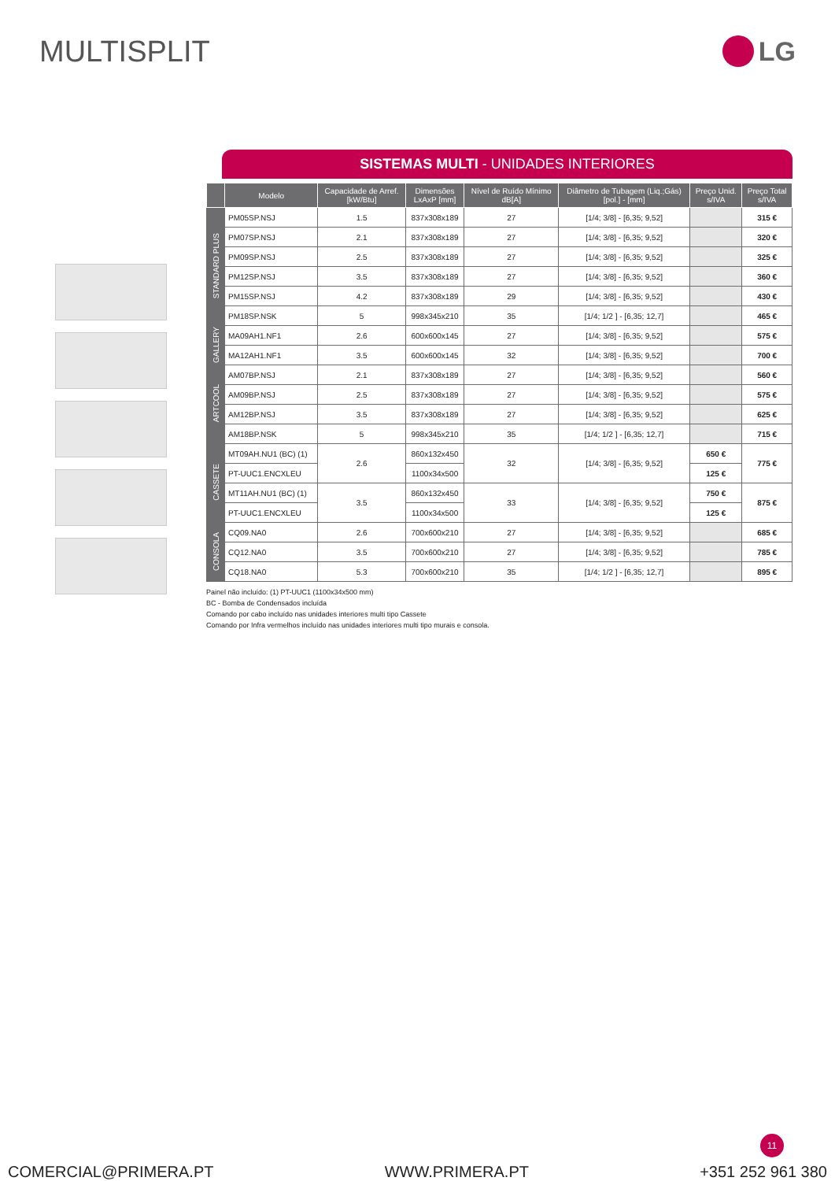MULTISPLIT LG
SISTEMAS MULTI - UNIDADES INTERIORES
| | Modelo | Capacidade de Arref. [kW/Btu] | Dimensões LxAxP [mm] | Nível de Ruído Mínimo dB[A] | Diâmetro de Tubagem (Liq.;Gás) [pol.] - [mm] | Preço Unid. s/IVA | Preço Total s/IVA |
| --- | --- | --- | --- | --- | --- | --- | --- |
| STANDARD PLUS | PM05SP.NSJ | 1.5 | 837x308x189 | 27 | [1/4; 3/8] - [6,35; 9,52] | | 315 € |
| | PM07SP.NSJ | 2.1 | 837x308x189 | 27 | [1/4; 3/8] - [6,35; 9,52] | | 320 € |
| | PM09SP.NSJ | 2.5 | 837x308x189 | 27 | [1/4; 3/8] - [6,35; 9,52] | | 325 € |
| | PM12SP.NSJ | 3.5 | 837x308x189 | 27 | [1/4; 3/8] - [6,35; 9,52] | | 360 € |
| | PM15SP.NSJ | 4.2 | 837x308x189 | 29 | [1/4; 3/8] - [6,35; 9,52] | | 430 € |
| | PM18SP.NSK | 5 | 998x345x210 | 35 | [1/4; 1/2 ] - [6,35; 12,7] | | 465 € |
| GALLERY | MA09AH1.NF1 | 2.6 | 600x600x145 | 27 | [1/4; 3/8] - [6,35; 9,52] | | 575 € |
| | MA12AH1.NF1 | 3.5 | 600x600x145 | 32 | [1/4; 3/8] - [6,35; 9,52] | | 700 € |
| ARTCOOL | AM07BP.NSJ | 2.1 | 837x308x189 | 27 | [1/4; 3/8] - [6,35; 9,52] | | 560 € |
| | AM09BP.NSJ | 2.5 | 837x308x189 | 27 | [1/4; 3/8] - [6,35; 9,52] | | 575 € |
| | AM12BP.NSJ | 3.5 | 837x308x189 | 27 | [1/4; 3/8] - [6,35; 9,52] | | 625 € |
| | AM18BP.NSK | 5 | 998x345x210 | 35 | [1/4; 1/2 ] - [6,35; 12,7] | | 715 € |
| CASSETE | MT09AH.NU1 (BC) (1) | 2.6 | 860x132x450 | 32 | [1/4; 3/8] - [6,35; 9,52] | 650 € | 775 € |
| | PT-UUC1.ENCXLEU | | 1100x34x500 | | | 125 € | |
| | MT11AH.NU1 (BC) (1) | 3.5 | 860x132x450 | 33 | [1/4; 3/8] - [6,35; 9,52] | 750 € | 875 € |
| | PT-UUC1.ENCXLEU | | 1100x34x500 | | | 125 € | |
| CONSOLA | CQ09.NA0 | 2.6 | 700x600x210 | 27 | [1/4; 3/8] - [6,35; 9,52] | | 685 € |
| | CQ12.NA0 | 3.5 | 700x600x210 | 27 | [1/4; 3/8] - [6,35; 9,52] | | 785 € |
| | CQ18.NA0 | 5.3 | 700x600x210 | 35 | [1/4; 1/2 ] - [6,35; 12,7] | | 895 € |
Painel não incluído: (1) PT-UUC1 (1100x34x500 mm)
BC - Bomba de Condensados incluída
Comando por cabo incluído nas unidades interiores multi tipo Cassete
Comando por Infra vermelhos incluído nas unidades interiores multi tipo murais e consola.
11
COMERCIAL@PRIMERA.PT WWW.PRIMERA.PT +351 252 961 380